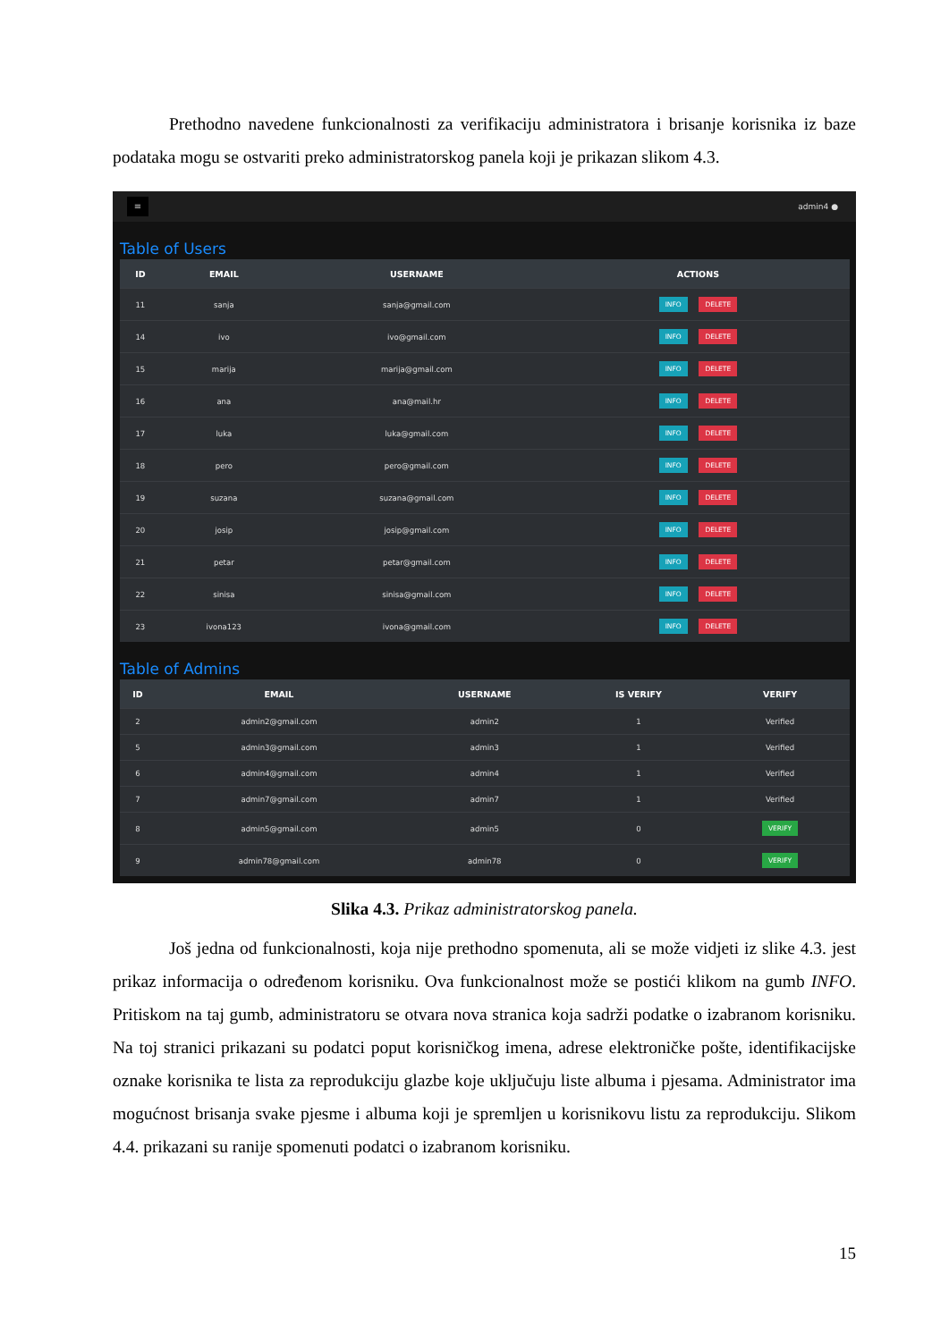Prethodno navedene funkcionalnosti za verifikaciju administratora i brisanje korisnika iz baze podataka mogu se ostvariti preko administratorskog panela koji je prikazan slikom 4.3.
≡ admin4 ●
Table of Users
| ID | EMAIL | USERNAME | ACTIONS |
| --- | --- | --- | --- |
| 11 | sanja | sanja@gmail.com | INFO DELETE |
| 14 | ivo | ivo@gmail.com | INFO DELETE |
| 15 | marija | marija@gmail.com | INFO DELETE |
| 16 | ana | ana@mail.hr | INFO DELETE |
| 17 | luka | luka@gmail.com | INFO DELETE |
| 18 | pero | pero@gmail.com | INFO DELETE |
| 19 | suzana | suzana@gmail.com | INFO DELETE |
| 20 | josip | josip@gmail.com | INFO DELETE |
| 21 | petar | petar@gmail.com | INFO DELETE |
| 22 | sinisa | sinisa@gmail.com | INFO DELETE |
| 23 | ivona123 | ivona@gmail.com | INFO DELETE |
Table of Admins
| ID | EMAIL | USERNAME | IS VERIFY | VERIFY |
| --- | --- | --- | --- | --- |
| 2 | admin2@gmail.com | admin2 | 1 | Verified |
| 5 | admin3@gmail.com | admin3 | 1 | Verified |
| 6 | admin4@gmail.com | admin4 | 1 | Verified |
| 7 | admin7@gmail.com | admin7 | 1 | Verified |
| 8 | admin5@gmail.com | admin5 | 0 | VERIFY |
| 9 | admin78@gmail.com | admin78 | 0 | VERIFY |
Slika 4.3. Prikaz administratorskog panela.
Još jedna od funkcionalnosti, koja nije prethodno spomenuta, ali se može vidjeti iz slike 4.3. jest prikaz informacija o određenom korisniku. Ova funkcionalnost može se postići klikom na gumb INFO. Pritiskom na taj gumb, administratoru se otvara nova stranica koja sadrži podatke o izabranom korisniku. Na toj stranici prikazani su podatci poput korisničkog imena, adrese elektroničke pošte, identifikacijske oznake korisnika te lista za reprodukciju glazbe koje uključuju liste albuma i pjesama. Administrator ima mogućnost brisanja svake pjesme i albuma koji je spremljen u korisnikovu listu za reprodukciju. Slikom 4.4. prikazani su ranije spomenuti podatci o izabranom korisniku.
15